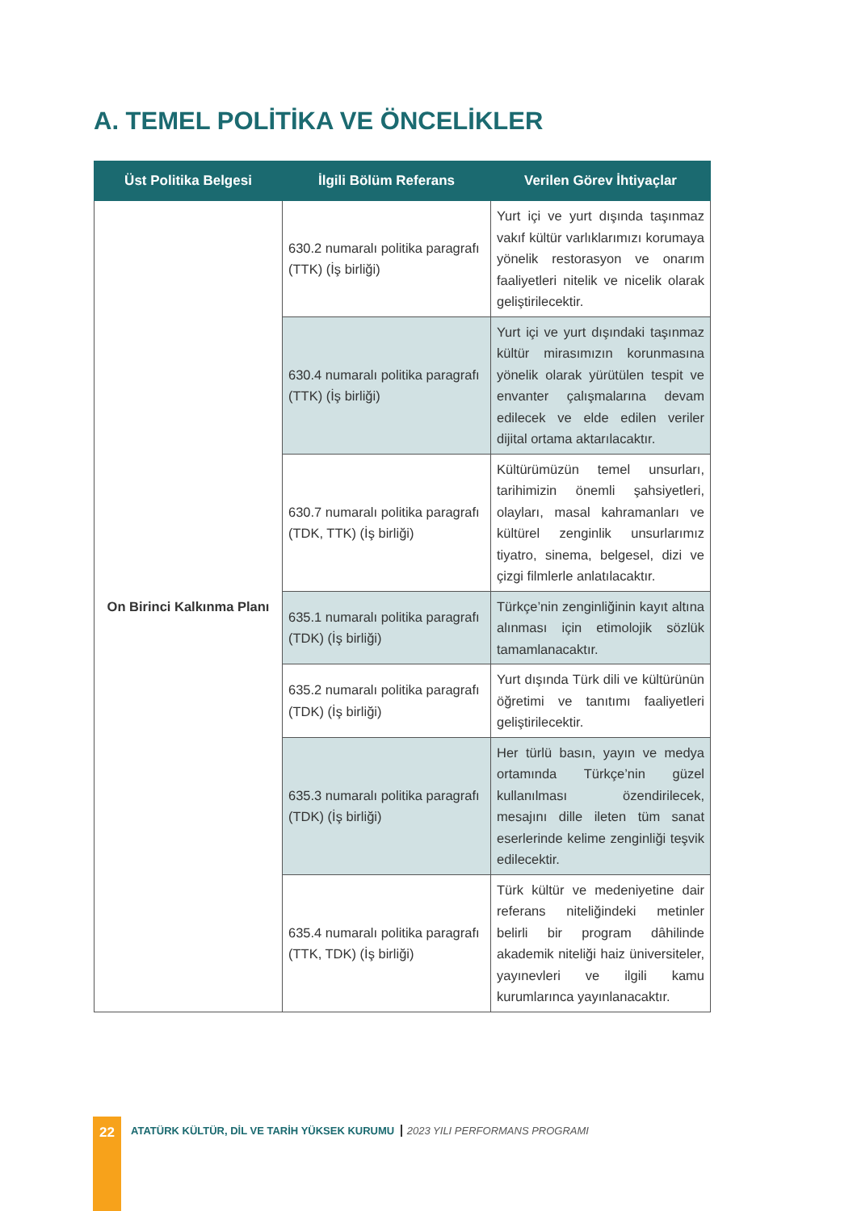A. TEMEL POLİTİKA VE ÖNCELİKLER
| Üst Politika Belgesi | İlgili Bölüm Referans | Verilen Görev İhtiyaçlar |
| --- | --- | --- |
| On Birinci Kalkınma Planı | 630.2 numaralı politika paragrafı (TTK) (İş birliği) | Yurt içi ve yurt dışında taşınmaz vakıf kültür varlıklarımızı korumaya yönelik restorasyon ve onarım faaliyetleri nitelik ve nicelik olarak geliştirilecektir. |
| | 630.4 numaralı politika paragrafı (TTK) (İş birliği) | Yurt içi ve yurt dışındaki taşınmaz kültür mirasımızın korunmasına yönelik olarak yürütülen tespit ve envanter çalışmalarına devam edilecek ve elde edilen veriler dijital ortama aktarılacaktır. |
| | 630.7 numaralı politika paragrafı (TDK, TTK) (İş birliği) | Kültürümüzün temel unsurları, tarihimizin önemli şahsiyetleri, olayları, masal kahramanları ve kültürel zenginlik unsurlarımız tiyatro, sinema, belgesel, dizi ve çizgi filmlerle anlatılacaktır. |
| | 635.1 numaralı politika paragrafı (TDK) (İş birliği) | Türkçe’nin zenginliğinin kayıt altına alınması için etimolojik sözlük tamamlanacaktır. |
| | 635.2 numaralı politika paragrafı (TDK) (İş birliği) | Yurt dışında Türk dili ve kültürünün öğretimi ve tanıtımı faaliyetleri geliştirilecektir. |
| | 635.3 numaralı politika paragrafı (TDK) (İş birliği) | Her türlü basın, yayın ve medya ortamında Türkçe’nin güzel kullanılması özendirilecek, mesajını dille ileten tüm sanat eserlerinde kelime zenginliği teşvik edilecektir. |
| | 635.4 numaralı politika paragrafı (TTK, TDK) (İş birliği) | Türk kültür ve medeniyetine dair referans niteliğindeki metinler belirli bir program dâhilinde akademik niteliği haiz üniversiteler, yayınevleri ve ilgili kamu kurumlarınca yayınlanacaktır. |
22
ATATÜRK KÜLTÜR, DİL VE TARİH YÜKSEK KURUMU 2023 YILI PERFORMANS PROGRAMI